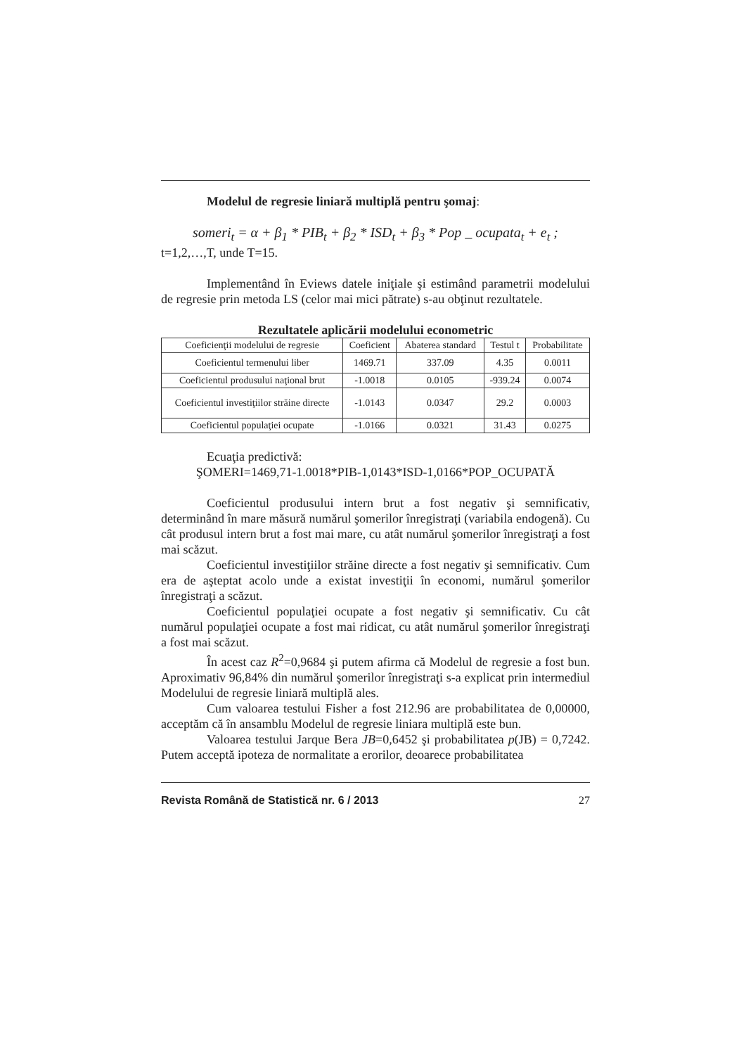Modelul de regresie liniară multiplă pentru şomaj:
someri<sub>t</sub> = α + β<sub>1</sub> * PIB<sub>t</sub> + β<sub>2</sub> * ISD<sub>t</sub> + β<sub>3</sub> * Pop _ ocupata<sub>t</sub> + e<sub>t</sub> ;
t=1,2,…,T, unde T=15.
Implementând în Eviews datele iniţiale şi estimând parametrii modelului de regresie prin metoda LS (celor mai mici pătrate) s-au obţinut rezultatele.
Rezultatele aplicării modelului econometric
| Coeficienţii modelului de regresie | Coeficient | Abaterea standard | Testul t | Probabilitate |
| --- | --- | --- | --- | --- |
| Coeficientul termenului liber | 1469.71 | 337.09 | 4.35 | 0.0011 |
| Coeficientul produsului naţional brut | -1.0018 | 0.0105 | -939.24 | 0.0074 |
| Coeficientul investiţiilor străine directe | -1.0143 | 0.0347 | 29.2 | 0.0003 |
| Coeficientul populaţiei ocupate | -1.0166 | 0.0321 | 31.43 | 0.0275 |
Ecuaţia predictivă:
ŞOMERI=1469,71-1.0018*PIB-1,0143*ISD-1,0166*POP_OCUPATĂ
Coeficientul produsului intern brut a fost negativ şi semnificativ, determinând în mare măsură numărul şomerilor înregistraţi (variabila endogenă). Cu cât produsul intern brut a fost mai mare, cu atât numărul şomerilor înregistraţi a fost mai scăzut.
Coeficientul investiţiilor străine directe a fost negativ şi semnificativ. Cum era de aşteptat acolo unde a existat investiţii în economi, numărul şomerilor înregistraţi a scăzut.
Coeficientul populaţiei ocupate a fost negativ şi semnificativ. Cu cât numărul populaţiei ocupate a fost mai ridicat, cu atât numărul şomerilor înregistraţi a fost mai scăzut.
În acest caz R<sup>2</sup>=0,9684 şi putem afirma că Modelul de regresie a fost bun. Aproximativ 96,84% din numărul şomerilor înregistraţi s-a explicat prin intermediul Modelului de regresie liniară multiplă ales.
Cum valoarea testului Fisher a fost 212.96 are probabilitatea de 0,00000, acceptăm că în ansamblu Modelul de regresie liniara multiplă este bun.
Valoarea testului Jarque Bera JB=0,6452 şi probabilitatea p(JB) = 0,7242. Putem acceptă ipoteza de normalitate a erorilor, deoarece probabilitatea
Revista Română de Statistică nr. 6 / 2013 27